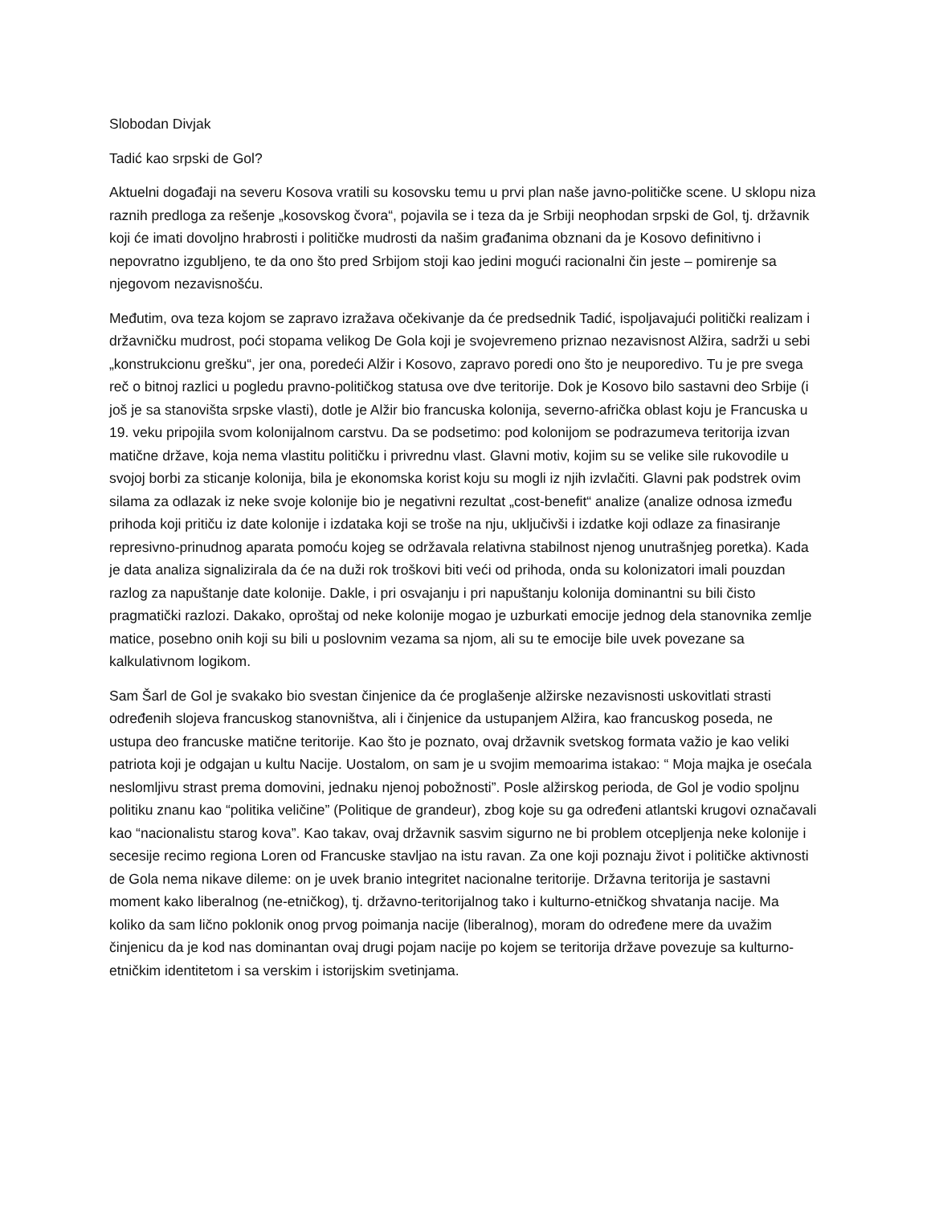Slobodan Divjak
Tadić kao srpski de Gol?
Aktuelni događaji na severu Kosova vratili su kosovsku temu u prvi plan naše javno-političke scene. U sklopu niza raznih predloga za rešenje „kosovskog čvora“, pojavila se i teza da je Srbiji neophodan srpski de Gol, tj. državnik koji će imati dovoljno hrabrosti i političke mudrosti da našim građanima obznani da je Kosovo definitivno i nepovratno izgubljeno, te da ono što pred Srbijom stoji kao jedini mogući racionalni čin jeste – pomirenje sa njegovom nezavisnošću.
Međutim, ova teza kojom se zapravo izražava očekivanje da će predsednik Tadić, ispoljavajući politički realizam i državničku mudrost, poći stopama velikog De Gola koji je svojevremeno priznao nezavisnost Alžira, sadrži u sebi „konstrukcionu grešku“, jer ona, poredeći Alžir i Kosovo, zapravo poredi ono što je neuporedivo. Tu je pre svega reč o bitnoj razlici u pogledu pravno-političkog statusa ove dve teritorije. Dok je Kosovo bilo sastavni deo Srbije (i još je sa stanovišta srpske vlasti), dotle je Alžir bio francuska kolonija, severno-afrička oblast koju je Francuska u 19. veku pripojila svom kolonijalnom carstvu. Da se podsetimo: pod kolonijom se podrazumeva teritorija izvan matične države, koja nema vlastitu političku i privrednu vlast. Glavni motiv, kojim su se velike sile rukovodile u svojoj borbi za sticanje kolonija, bila je ekonomska korist koju su mogli iz njih izvlačiti. Glavni pak podstrek ovim silama za odlazak iz neke svoje kolonije bio je negativni rezultat „cost-benefit“ analize (analize odnosa između prihoda koji pritiču iz date kolonije i izdataka koji se troše na nju, uključivši i izdatke koji odlaze za finasiranje represivno-prinudnog aparata pomoću kojeg se održavala relativna stabilnost njenog unutrašnjeg poretka). Kada je data analiza signalizirala da će na duži rok troškovi biti veći od prihoda, onda su kolonizatori imali pouzdan razlog za napuštanje date kolonije. Dakle, i pri osvajanju i pri napuštanju kolonija dominantni su bili čisto pragmatički razlozi. Dakako, oproštaj od neke kolonije mogao je uzburkati emocije jednog dela stanovnika zemlje matice, posebno onih koji su bili u poslovnim vezama sa njom, ali su te emocije bile uvek povezane sa kalkulativnom logikom.
Sam Šarl de Gol je svakako bio svestan činjenice da će proglašenje alžirske nezavisnosti uskovitlati strasti određenih slojeva francuskog stanovništva, ali i činjenice da ustupanjem Alžira, kao francuskog poseda, ne ustupa deo francuske matične teritorije. Kao što je poznato, ovaj državnik svetskog formata važio je kao veliki patriota koji je odgajan u kultu Nacije. Uostalom, on sam je u svojim memoarima istakao: “ Moja majka je osećala neslomljivu strast prema domovini, jednaku njenoj pobožnosti”. Posle alžirskog perioda, de Gol je vodio spoljnu politiku znanu kao “politika veličine” (Politique de grandeur), zbog koje su ga određeni atlantski krugovi označavali kao “nacionalistu starog kova”. Kao takav, ovaj državnik sasvim sigurno ne bi problem otcepljenja neke kolonije i secesije recimo regiona Loren od Francuske stavljao na istu ravan. Za one koji poznaju život i političke aktivnosti de Gola nema nikave dileme: on je uvek branio integritet nacionalne teritorije. Državna teritorija je sastavni moment kako liberalnog (ne-etničkog), tj. državno-teritorijalnog tako i kulturno-etničkog shvatanja nacije. Ma koliko da sam lično poklonik onog prvog poimanja nacije (liberalnog), moram do određene mere da uvažim činjenicu da je kod nas dominantan ovaj drugi pojam nacije po kojem se teritorija države povezuje sa kulturno-etničkim identitetom i sa verskim i istorijskim svetinjama.